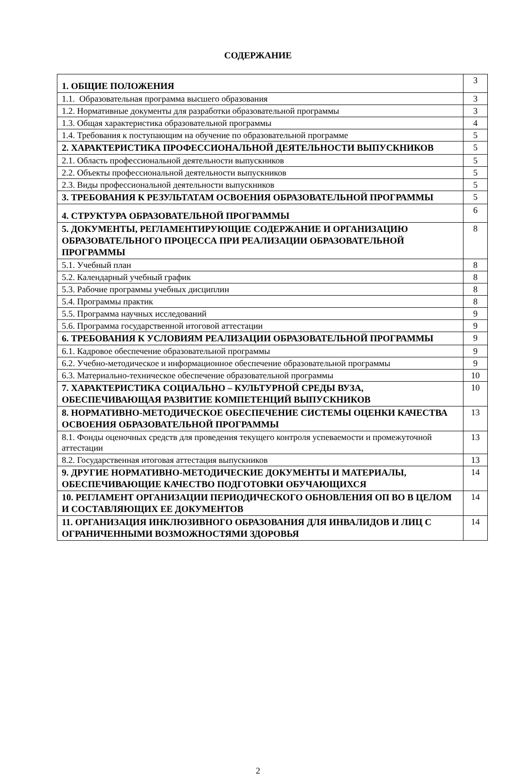СОДЕРЖАНИЕ
| 1. ОБЩИЕ ПОЛОЖЕНИЯ | 3 |
| 1.1. Образовательная программа высшего образования | 3 |
| 1.2. Нормативные документы для разработки образовательной программы | 3 |
| 1.3. Общая характеристика образовательной программы | 4 |
| 1.4. Требования к поступающим на обучение по образовательной программе | 5 |
| 2. ХАРАКТЕРИСТИКА ПРОФЕССИОНАЛЬНОЙ ДЕЯТЕЛЬНОСТИ ВЫПУСКНИКОВ | 5 |
| 2.1. Область профессиональной деятельности выпускников | 5 |
| 2.2. Объекты профессиональной деятельности выпускников | 5 |
| 2.3. Виды профессиональной деятельности выпускников | 5 |
| 3. ТРЕБОВАНИЯ К РЕЗУЛЬТАТАМ ОСВОЕНИЯ ОБРАЗОВАТЕЛЬНОЙ ПРОГРАММЫ | 5 |
| 4. СТРУКТУРА ОБРАЗОВАТЕЛЬНОЙ ПРОГРАММЫ | 6 |
| 5. ДОКУМЕНТЫ, РЕГЛАМЕНТИРУЮЩИЕ СОДЕРЖАНИЕ И ОРГАНИЗАЦИЮ ОБРАЗОВАТЕЛЬНОГО ПРОЦЕССА ПРИ РЕАЛИЗАЦИИ ОБРАЗОВАТЕЛЬНОЙ ПРОГРАММЫ | 8 |
| 5.1. Учебный план | 8 |
| 5.2. Календарный учебный график | 8 |
| 5.3. Рабочие программы учебных дисциплин | 8 |
| 5.4. Программы практик | 8 |
| 5.5. Программа научных исследований | 9 |
| 5.6. Программа государственной итоговой аттестации | 9 |
| 6. ТРЕБОВАНИЯ К УСЛОВИЯМ РЕАЛИЗАЦИИ ОБРАЗОВАТЕЛЬНОЙ ПРОГРАММЫ | 9 |
| 6.1. Кадровое обеспечение образовательной программы | 9 |
| 6.2. Учебно-методическое и информационное обеспечение образовательной программы | 9 |
| 6.3. Материально-техническое обеспечение образовательной программы | 10 |
| 7. ХАРАКТЕРИСТИКА СОЦИАЛЬНО – КУЛЬТУРНОЙ СРЕДЫ ВУЗА, ОБЕСПЕЧИВАЮЩАЯ РАЗВИТИЕ КОМПЕТЕНЦИЙ ВЫПУСКНИКОВ | 10 |
| 8. НОРМАТИВНО-МЕТОДИЧЕСКОЕ ОБЕСПЕЧЕНИЕ СИСТЕМЫ ОЦЕНКИ КАЧЕСТВА ОСВОЕНИЯ ОБРАЗОВАТЕЛЬНОЙ ПРОГРАММЫ | 13 |
| 8.1. Фонды оценочных средств для проведения текущего контроля успеваемости и промежуточной аттестации | 13 |
| 8.2. Государственная итоговая аттестация выпускников | 13 |
| 9. ДРУГИЕ НОРМАТИВНО-МЕТОДИЧЕСКИЕ ДОКУМЕНТЫ И МАТЕРИАЛЫ, ОБЕСПЕЧИВАЮЩИЕ КАЧЕСТВО ПОДГОТОВКИ ОБУЧАЮЩИХСЯ | 14 |
| 10. РЕГЛАМЕНТ ОРГАНИЗАЦИИ ПЕРИОДИЧЕСКОГО ОБНОВЛЕНИЯ ОП ВО В ЦЕЛОМ И СОСТАВЛЯЮЩИХ ЕЕ ДОКУМЕНТОВ | 14 |
| 11. ОРГАНИЗАЦИЯ ИНКЛЮЗИВНОГО ОБРАЗОВАНИЯ ДЛЯ ИНВАЛИДОВ И ЛИЦ С ОГРАНИЧЕННЫМИ ВОЗМОЖНОСТЯМИ ЗДОРОВЬЯ | 14 |
2